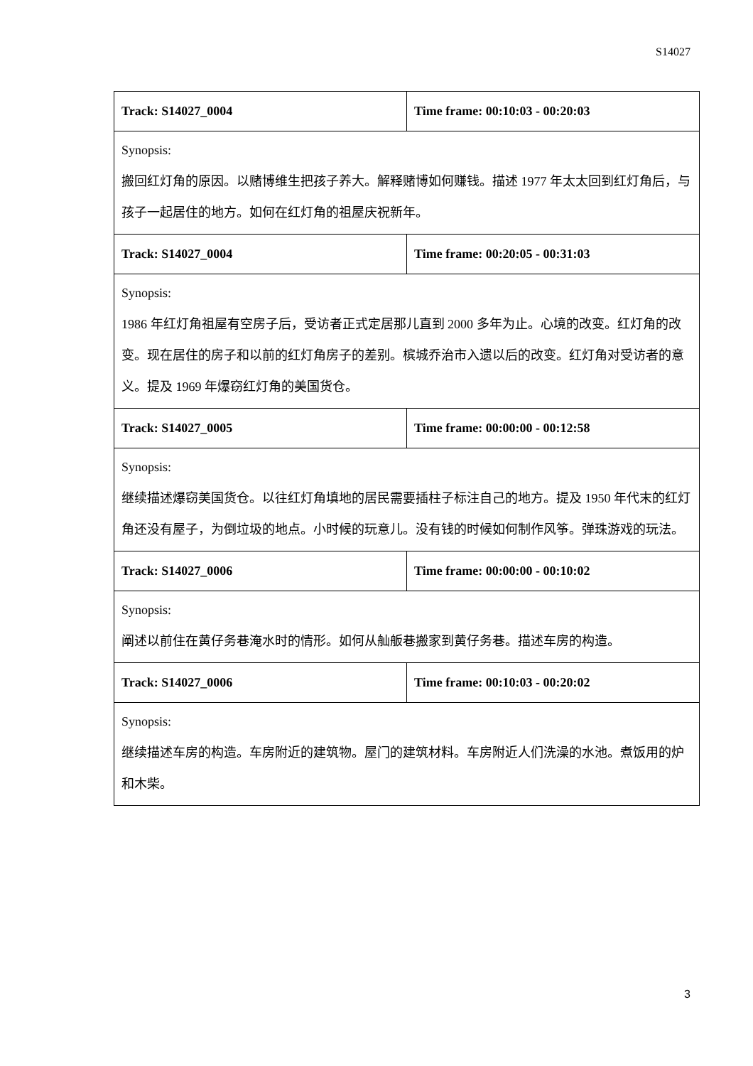S14027
| Track: S14027_0004 | Time frame: 00:10:03 - 00:20:03 |
| Synopsis: 搬回红灯角的原因。以赌博维生把孩子养大。解释赌博如何赚钱。描述 1977 年太太回到红灯角后，与孩子一起居住的地方。如何在红灯角的祖屋庆祝新年。 | |
| Track: S14027_0004 | Time frame: 00:20:05 - 00:31:03 |
| Synopsis: 1986 年红灯角祖屋有空房子后，受访者正式定居那儿直到 2000 多年为止。心境的改变。红灯角的改变。现在居住的房子和以前的红灯角房子的差别。槟城乔治市入遗以后的改变。红灯角对受访者的意义。提及 1969 年爆窃红灯角的美国货仓。 | |
| Track: S14027_0005 | Time frame: 00:00:00 - 00:12:58 |
| Synopsis: 继续描述爆窃美国货仓。以往红灯角填地的居民需要插柱子标注自己的地方。提及 1950 年代末的红灯角还没有屋子，为倒垃圾的地点。小时候的玩意儿。没有钱的时候如何制作风筝。弹珠游戏的玩法。 | |
| Track: S14027_0006 | Time frame: 00:00:00 - 00:10:02 |
| Synopsis: 阐述以前住在黄仔务巷淹水时的情形。如何从舢舨巷搬家到黄仔务巷。描述车房的构造。 | |
| Track: S14027_0006 | Time frame: 00:10:03 - 00:20:02 |
| Synopsis: 继续描述车房的构造。车房附近的建筑物。屋门的建筑材料。车房附近人们洗澡的水池。煮饭用的炉和木柴。 | |
3